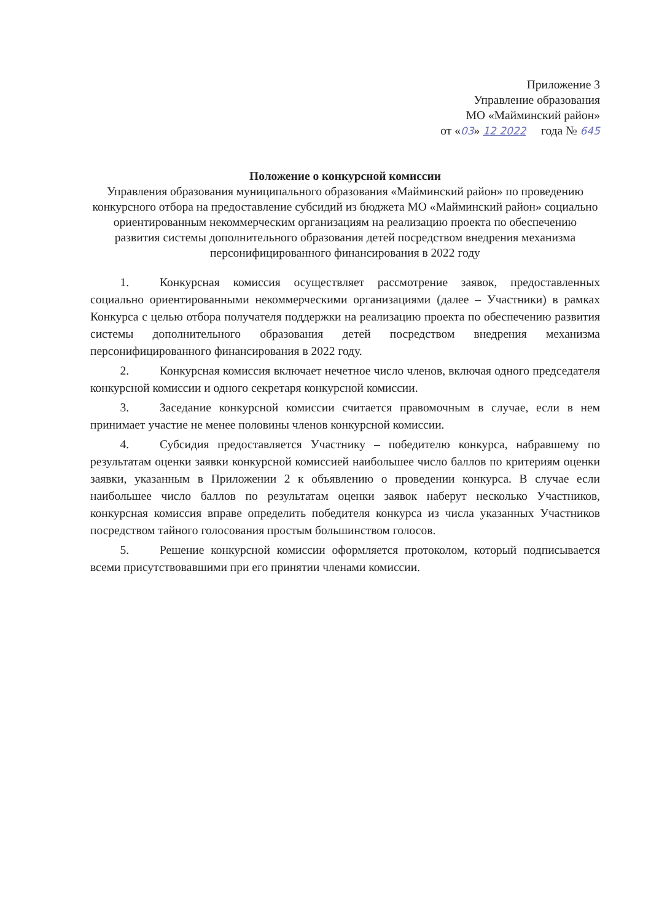Приложение 3
Управление образования
МО «Майминский район»
от «03» 12 2022 года № 645
Положение о конкурсной комиссии
Управления образования муниципального образования «Майминский район» по проведению конкурсного отбора на предоставление субсидий из бюджета МО «Майминский район» социально ориентированным некоммерческим организациям на реализацию проекта по обеспечению развития системы дополнительного образования детей посредством внедрения механизма персонифицированного финансирования в 2022 году
1. Конкурсная комиссия осуществляет рассмотрение заявок, предоставленных социально ориентированными некоммерческими организациями (далее – Участники) в рамках Конкурса с целью отбора получателя поддержки на реализацию проекта по обеспечению развития системы дополнительного образования детей посредством внедрения механизма персонифицированного финансирования в 2022 году.
2. Конкурсная комиссия включает нечетное число членов, включая одного председателя конкурсной комиссии и одного секретаря конкурсной комиссии.
3. Заседание конкурсной комиссии считается правомочным в случае, если в нем принимает участие не менее половины членов конкурсной комиссии.
4. Субсидия предоставляется Участнику – победителю конкурса, набравшему по результатам оценки заявки конкурсной комиссией наибольшее число баллов по критериям оценки заявки, указанным в Приложении 2 к объявлению о проведении конкурса. В случае если наибольшее число баллов по результатам оценки заявок наберут несколько Участников, конкурсная комиссия вправе определить победителя конкурса из числа указанных Участников посредством тайного голосования простым большинством голосов.
5. Решение конкурсной комиссии оформляется протоколом, который подписывается всеми присутствовавшими при его принятии членами комиссии.